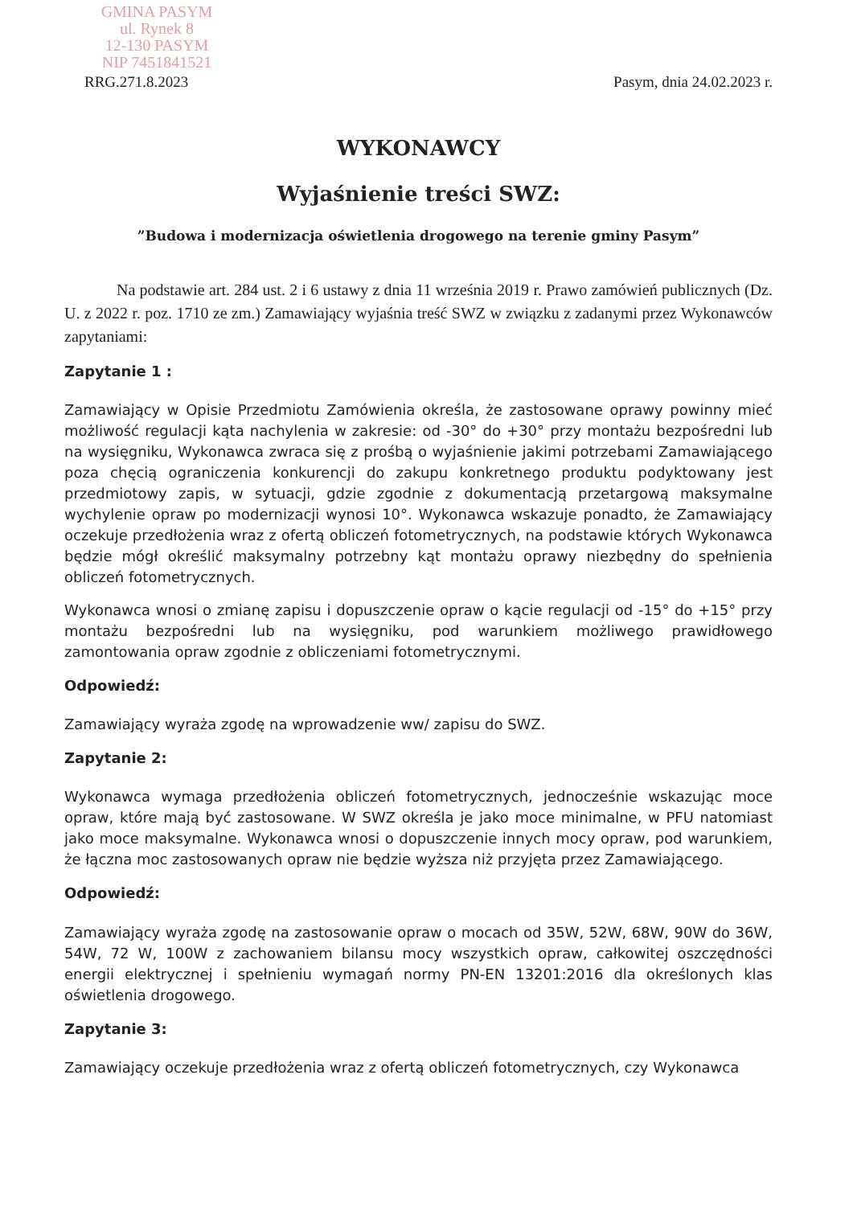GMINA PASYM
ul. Rynek 8
12-130 PASYM
NIP 7451841521
RRG.271.8.2023 Pasym, dnia 24.02.2023 r.
WYKONAWCY
Wyjaśnienie treści SWZ:
”Budowa i modernizacja oświetlenia drogowego na terenie gminy Pasym”
Na podstawie art. 284 ust. 2 i 6 ustawy z dnia 11 września 2019 r. Prawo zamówień publicznych (Dz. U. z 2022 r. poz. 1710 ze zm.) Zamawiający wyjaśnia treść SWZ w związku z zadanymi przez Wykonawców zapytaniami:
Zapytanie 1 :
Zamawiający w Opisie Przedmiotu Zamówienia określa, że zastosowane oprawy powinny mieć możliwość regulacji kąta nachylenia w zakresie: od -30° do +30° przy montażu bezpośredni lub na wysięgniku, Wykonawca zwraca się z prośbą o wyjaśnienie jakimi potrzebami Zamawiającego poza chęcią ograniczenia konkurencji do zakupu konkretnego produktu podyktowany jest przedmiotowy zapis, w sytuacji, gdzie zgodnie z dokumentacją przetargową maksymalne wychylenie opraw po modernizacji wynosi 10°. Wykonawca wskazuje ponadto, że Zamawiający oczekuje przedłożenia wraz z ofertą obliczeń fotometrycznych, na podstawie których Wykonawca będzie mógł określić maksymalny potrzebny kąt montażu oprawy niezbędny do spełnienia obliczeń fotometrycznych.
Wykonawca wnosi o zmianę zapisu i dopuszczenie opraw o kącie regulacji od -15° do +15° przy montażu bezpośredni lub na wysięgniku, pod warunkiem możliwego prawidłowego zamontowania opraw zgodnie z obliczeniami fotometrycznymi.
Odpowiedź:
Zamawiający wyraża zgodę na wprowadzenie ww/ zapisu do SWZ.
Zapytanie 2:
Wykonawca wymaga przedłożenia obliczeń fotometrycznych, jednocześnie wskazując moce opraw, które mają być zastosowane. W SWZ określa je jako moce minimalne, w PFU natomiast jako moce maksymalne. Wykonawca wnosi o dopuszczenie innych mocy opraw, pod warunkiem, że łączna moc zastosowanych opraw nie będzie wyższa niż przyjęta przez Zamawiającego.
Odpowiedź:
Zamawiający wyraża zgodę na zastosowanie opraw o mocach od 35W, 52W, 68W, 90W do 36W, 54W, 72 W, 100W z zachowaniem bilansu mocy wszystkich opraw, całkowitej oszczędności energii elektrycznej i spełnieniu wymagań normy PN-EN 13201:2016 dla określonych klas oświetlenia drogowego.
Zapytanie 3:
Zamawiający oczekuje przedłożenia wraz z ofertą obliczeń fotometrycznych, czy Wykonawca